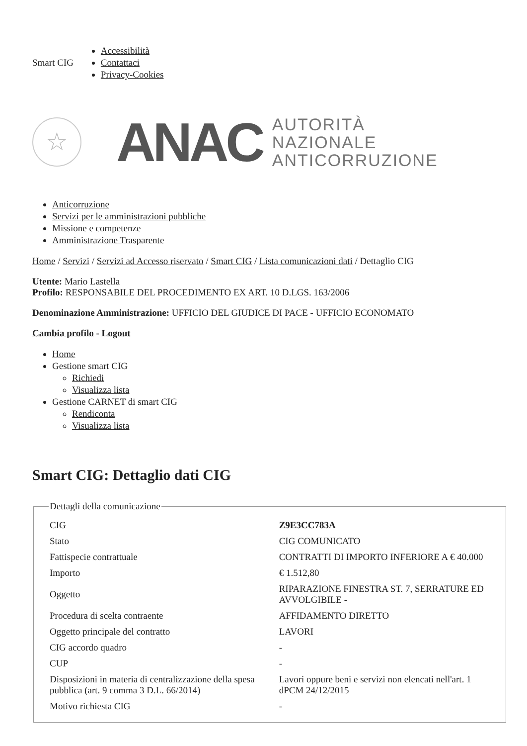Smart CIG
Accessibilità
Contattaci
Privacy-Cookies
☆
ANAC
AUTORITÀ
NAZIONALE
ANTICORRUZIONE
Anticorruzione
Servizi per le amministrazioni pubbliche
Missione e competenze
Amministrazione Trasparente
Home / Servizi / Servizi ad Accesso riservato / Smart CIG / Lista comunicazioni dati / Dettaglio CIG
Utente: Mario Lastella
Profilo: RESPONSABILE DEL PROCEDIMENTO EX ART. 10 D.LGS. 163/2006
Denominazione Amministrazione: UFFICIO DEL GIUDICE DI PACE - UFFICIO ECONOMATO
Cambia profilo - Logout
Home
Gestione smart CIG
Richiedi
Visualizza lista
Gestione CARNET di smart CIG
Rendiconta
Visualizza lista
Smart CIG: Dettaglio dati CIG
Dettagli della comunicazione
| CIG | Z9E3CC783A |
| Stato | CIG COMUNICATO |
| Fattispecie contrattuale | CONTRATTI DI IMPORTO INFERIORE A € 40.000 |
| Importo | € 1.512,80 |
| Oggetto | RIPARAZIONE FINESTRA ST. 7, SERRATURE ED AVVOLGIBILE - |
| Procedura di scelta contraente | AFFIDAMENTO DIRETTO |
| Oggetto principale del contratto | LAVORI |
| CIG accordo quadro | - |
| CUP | - |
| Disposizioni in materia di centralizzazione della spesa pubblica (art. 9 comma 3 D.L. 66/2014) | Lavori oppure beni e servizi non elencati nell'art. 1 dPCM 24/12/2015 |
| Motivo richiesta CIG | - |